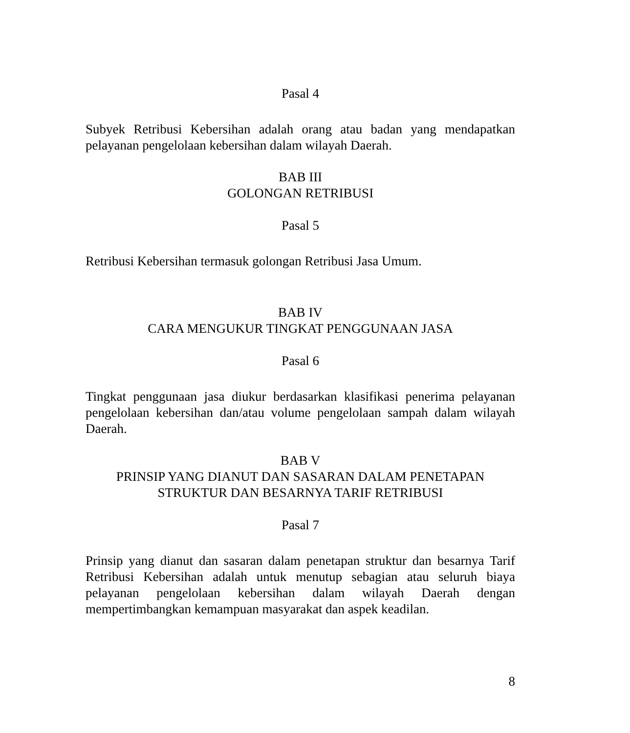Pasal 4
Subyek Retribusi Kebersihan adalah orang atau badan yang mendapatkan pelayanan pengelolaan kebersihan dalam wilayah Daerah.
BAB III
GOLONGAN RETRIBUSI
Pasal 5
Retribusi Kebersihan termasuk golongan Retribusi Jasa Umum.
BAB IV
CARA MENGUKUR TINGKAT PENGGUNAAN JASA
Pasal 6
Tingkat penggunaan jasa diukur berdasarkan klasifikasi penerima pelayanan pengelolaan kebersihan dan/atau volume pengelolaan sampah dalam wilayah Daerah.
BAB V
PRINSIP YANG DIANUT DAN SASARAN DALAM PENETAPAN
STRUKTUR DAN BESARNYA TARIF RETRIBUSI
Pasal 7
Prinsip yang dianut dan sasaran dalam penetapan struktur dan besarnya Tarif Retribusi Kebersihan adalah untuk menutup sebagian atau seluruh biaya pelayanan pengelolaan kebersihan dalam wilayah Daerah dengan mempertimbangkan kemampuan masyarakat dan aspek keadilan.
8